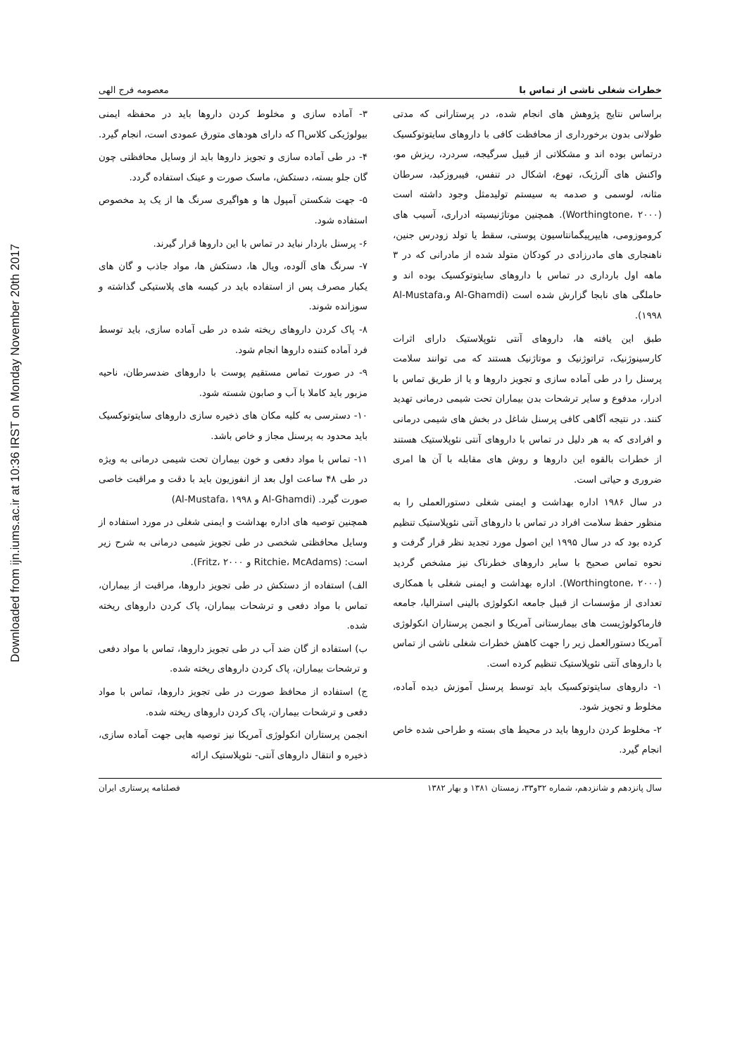Downloaded from ijn.iums.ac.ir at 10:36 IRST on Monday November 20th 2017
خطرات شغلی ناشی از تماس با معصومه فرج الهی
براساس نتایج پژوهش های انجام شده، در پرستارانی که مدتی طولانی بدون برخورداری از محافظت کافی با داروهای سایتوتوکسیک درتماس بوده اند و مشکلاتی از قبیل سرگیجه، سردرد، ریزش مو، واکنش های آلرژیک، تهوع، اشکال در تنفس، فیبروزکبد، سرطان مثانه، لوسمی و صدمه به سیستم تولیدمثل وجود داشته است (Worthingtone، ۲۰۰۰). همچنین موتاژنیسیته ادراری، آسیب های کروموزومی، هایپرپیگمانتاسیون پوستی، سقط یا تولد زودرس جنین، ناهنجاری های مادرزادی در کودکان متولد شده از مادرانی که در ۳ ماهه اول بارداری در تماس با داروهای سایتوتوکسیک بوده اند و حاملگی های نابجا گزارش شده است (Al-Ghamdi وAl-Mustafa، ۱۹۹۸).
طبق این یافته ها، داروهای آنتی نئوپلاستیک دارای اثرات کارسینوژنیک، تراتوژنیک و موتاژنیک هستند که می توانند سلامت پرسنل را در طی آماده سازی و تجویز داروها و یا از طریق تماس با ادرار، مدفوع و سایر ترشحات بدن بیماران تحت شیمی درمانی تهدید کنند. در نتیجه آگاهی کافی پرسنل شاغل در بخش های شیمی درمانی و افرادی که به هر دلیل در تماس با داروهای آنتی نئوپلاستیک هستند از خطرات بالقوه این داروها و روش های مقابله با آن ها امری ضروری و حیاتی است.
در سال ۱۹۸۶ اداره بهداشت و ایمنی شغلی دستورالعملی را به منظور حفظ سلامت افراد در تماس با داروهای آنتی نئوپلاستیک تنظیم کرده بود که در سال ۱۹۹۵ این اصول مورد تجدید نظر قرار گرفت و نحوه تماس صحیح با سایر داروهای خطرناک نیز مشخص گردید (Worthingtone، ۲۰۰۰). اداره بهداشت و ایمنی شغلی با همکاری تعدادی از مؤسسات از قبیل جامعه انکولوژی بالینی استرالیا، جامعه فارماکولوژیست های بیمارستانی آمریکا و انجمن پرستاران انکولوژی آمریکا دستورالعمل زیر را جهت کاهش خطرات شغلی ناشی از تماس با داروهای آنتی نئوپلاستیک تنظیم کرده است.
۱- داروهای سایتوتوکسیک باید توسط پرسنل آموزش دیده آماده، مخلوط و تجویز شود.
۲- مخلوط کردن داروها باید در محیط های بسته و طراحی شده خاص انجام گیرد.
۳- آماده سازی و مخلوط کردن داروها باید در محفظه ایمنی بیولوژیکی کلاسΠ که دارای هودهای متورق عمودی است، انجام گیرد.
۴- در طی آماده سازی و تجویز داروها باید از وسایل محافظتی چون گان جلو بسته، دستکش، ماسک صورت و عینک استفاده گردد.
۵- جهت شکستن آمپول ها و هواگیری سرنگ ها از یک پد مخصوص استفاده شود.
۶- پرسنل باردار نباید در تماس با این داروها قرار گیرند.
۷- سرنگ های آلوده، ویال ها، دستکش ها، مواد جاذب و گان های یکبار مصرف پس از استفاده باید در کیسه های پلاستیکی گذاشته و سوزانده شوند.
۸- پاک کردن داروهای ریخته شده در طی آماده سازی، باید توسط فرد آماده کننده داروها انجام شود.
۹- در صورت تماس مستقیم پوست با داروهای ضدسرطان، ناحیه مزبور باید کاملا با آب و صابون شسته شود.
۱۰- دسترسی به کلیه مکان های ذخیره سازی داروهای سایتوتوکسیک باید محدود به پرسنل مجاز و خاص باشد.
۱۱- تماس با مواد دفعی و خون بیماران تحت شیمی درمانی به ویژه در طی ۴۸ ساعت اول بعد از انفوزیون باید با دقت و مراقبت خاصی صورت گیرد. (Al-Ghamdi و Al-Mustafa، ۱۹۹۸)
همچنین توصیه های اداره بهداشت و ایمنی شغلی در مورد استفاده از وسایل محافظتی شخصی در طی تجویز شیمی درمانی به شرح زیر است: (Ritchie، McAdams و Fritz، ۲۰۰۰).
الف) استفاده از دستکش در طی تجویز داروها، مراقبت از بیماران، تماس با مواد دفعی و ترشحات بیماران، پاک کردن داروهای ریخته شده.
ب) استفاده از گان ضد آب در طی تجویز داروها، تماس با مواد دفعی و ترشحات بیماران، پاک کردن داروهای ریخته شده.
ج) استفاده از محافظ صورت در طی تجویز داروها، تماس با مواد دفعی و ترشحات بیماران، پاک کردن داروهای ریخته شده.
انجمن پرستاران انکولوژی آمریکا نیز توصیه هایی جهت آماده سازی، ذخیره و انتقال داروهای آنتی- نئوپلاستیک ارائه
سال پانزدهم و شانزدهم، شماره ۳۲و۳۳، زمستان ۱۳۸۱ و بهار ۱۳۸۲ فصلنامه پرستاری ایران